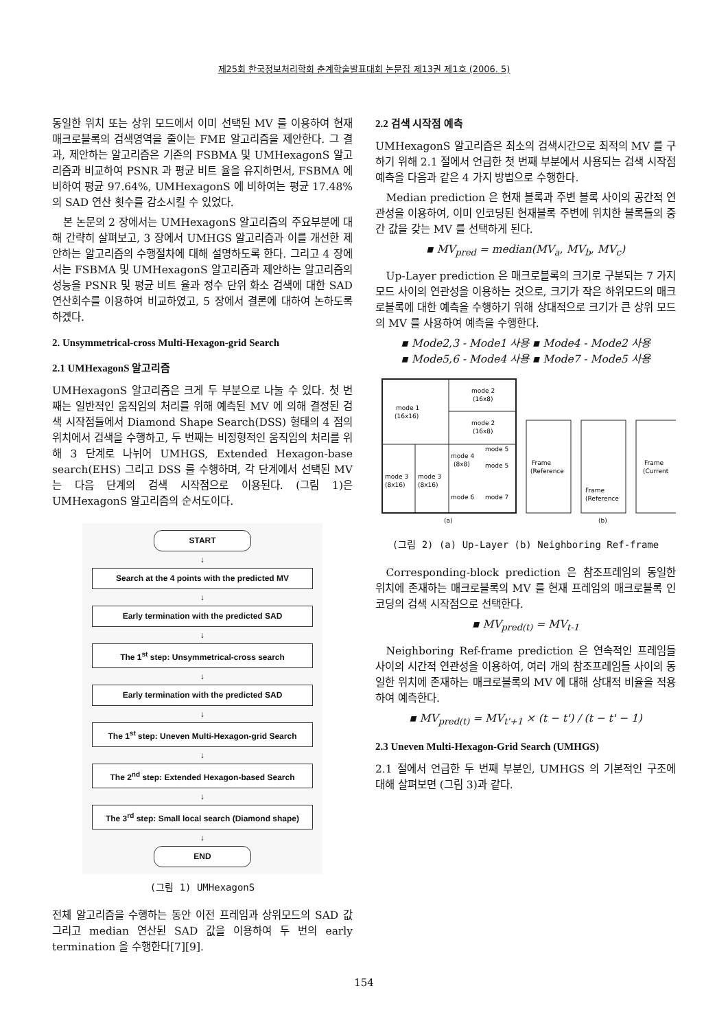제25회 한국정보처리학회 춘계학술발표대회 논문집 제13권 제1호 (2006. 5)
동일한 위치 또는 상위 모드에서 이미 선택된 MV 를 이용하여 현재 매크로블록의 검색영역을 줄이는 FME 알고리즘을 제안한다. 그 결과, 제안하는 알고리즘은 기존의 FSBMA 및 UMHexagonS 알고리즘과 비교하여 PSNR 과 평균 비트 율을 유지하면서, FSBMA 에 비하여 평균 97.64%, UMHexagonS 에 비하여는 평균 17.48%의 SAD 연산 횟수를 감소시킬 수 있었다.
본 논문의 2 장에서는 UMHexagonS 알고리즘의 주요부분에 대해 간략히 살펴보고, 3 장에서 UMHGS 알고리즘과 이를 개선한 제안하는 알고리즘의 수행절차에 대해 설명하도록 한다. 그리고 4 장에서는 FSBMA 및 UMHexagonS 알고리즘과 제안하는 알고리즘의 성능을 PSNR 및 평균 비트 율과 정수 단위 화소 검색에 대한 SAD 연산회수를 이용하여 비교하였고, 5 장에서 결론에 대하여 논하도록 하겠다.
2. Unsymmetrical-cross Multi-Hexagon-grid Search
2.1 UMHexagonS 알고리즘
UMHexagonS 알고리즘은 크게 두 부분으로 나눌 수 있다. 첫 번째는 일반적인 움직임의 처리를 위해 예측된 MV 에 의해 결정된 검색 시작점들에서 Diamond Shape Search(DSS) 형태의 4 점의 위치에서 검색을 수행하고, 두 번째는 비정형적인 움직임의 처리를 위해 3 단계로 나뉘어 UMHGS, Extended Hexagon-base search(EHS) 그리고 DSS 를 수행하며, 각 단계에서 선택된 MV 는 다음 단계의 검색 시작점으로 이용된다. (그림 1)은 UMHexagonS 알고리즘의 순서도이다.
START
↓
Search at the 4 points with the predicted MV
↓
Early termination with the predicted SAD
↓
The 1<sup>st</sup> step: Unsymmetrical-cross search
↓
Early termination with the predicted SAD
↓
The 1<sup>st</sup> step: Uneven Multi-Hexagon-grid Search
↓
The 2<sup>nd</sup> step: Extended Hexagon-based Search
↓
The 3<sup>rd</sup> step: Small local search (Diamond shape)
↓
END
(그림 1) UMHexagonS
전체 알고리즘을 수행하는 동안 이전 프레임과 상위모드의 SAD 값 그리고 median 연산된 SAD 값을 이용하여 두 번의 early termination 을 수행한다[7][9].
2.2 검색 시작점 예측
UMHexagonS 알고리즘은 최소의 검색시간으로 최적의 MV 를 구하기 위해 2.1 절에서 언급한 첫 번째 부분에서 사용되는 검색 시작점 예측을 다음과 같은 4 가지 방법으로 수행한다.
Median prediction 은 현재 블록과 주변 블록 사이의 공간적 연관성을 이용하여, 이미 인코딩된 현재블록 주변에 위치한 블록들의 중간 값을 갖는 MV 를 선택하게 된다.
▪ MV<sub>pred</sub> = median(MV<sub>a</sub>, MV<sub>b</sub>, MV<sub>c</sub>)
Up-Layer prediction 은 매크로블록의 크기로 구분되는 7 가지 모드 사이의 연관성을 이용하는 것으로, 크기가 작은 하위모드의 매크로블록에 대한 예측을 수행하기 위해 상대적으로 크기가 큰 상위 모드의 MV 를 사용하여 예측을 수행한다.
▪ Mode2,3 - Mode1 사용 ▪ Mode4 - Mode2 사용
▪ Mode5,6 - Mode4 사용 ▪ Mode7 - Mode5 사용
mode 1
(16x16)
mode 2
(16x8)
mode 2
(16x8)
mode 3
(8x16)
mode 3
(8x16)
mode 4
(8x8)
mode 5
mode 5
mode 6
mode 7
Frame
(Reference
Frame
(Reference
Frame
(Current
(a)
(b)
(그림 2) (a) Up-Layer (b) Neighboring Ref-frame
Corresponding-block prediction 은 참조프레임의 동일한 위치에 존재하는 매크로블록의 MV 를 현재 프레임의 매크로블록 인코딩의 검색 시작점으로 선택한다.
▪ MV<sub>pred(t)</sub> = MV<sub>t-1</sub>
Neighboring Ref-frame prediction 은 연속적인 프레임들 사이의 시간적 연관성을 이용하여, 여러 개의 참조프레임들 사이의 동일한 위치에 존재하는 매크로블록의 MV 에 대해 상대적 비율을 적용하여 예측한다.
▪ MV<sub>pred(t)</sub> = MV<sub>t'+1</sub> × (t − t') / (t − t' − 1)
2.3 Uneven Multi-Hexagon-Grid Search (UMHGS)
2.1 절에서 언급한 두 번째 부분인, UMHGS 의 기본적인 구조에 대해 살펴보면 (그림 3)과 같다.
154